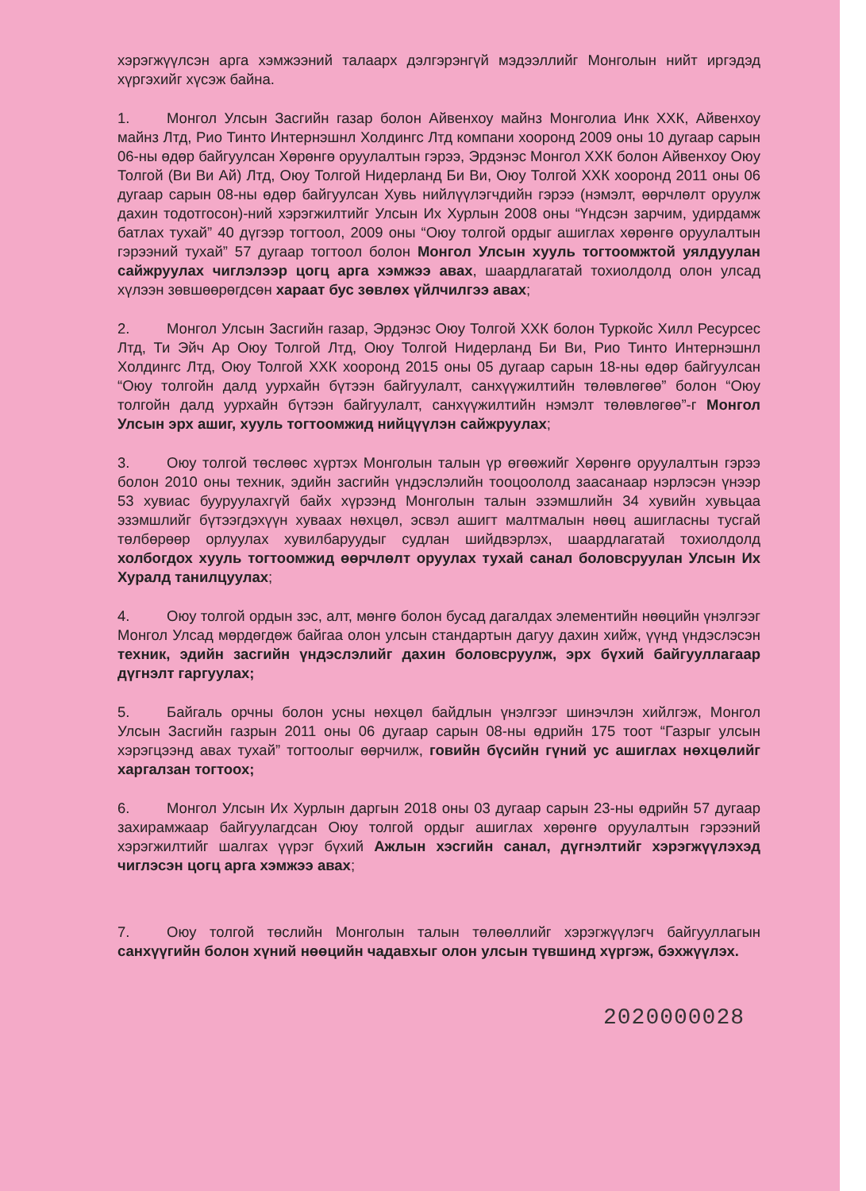хэрэгжүүлсэн арга хэмжээний талаарх дэлгэрэнгүй мэдээллийг Монголын нийт иргэдэд хүргэхийг хүсэж байна.
1. Монгол Улсын Засгийн газар болон Айвенхоу майнз Монголиа Инк ХХК, Айвенхоу майнз Лтд, Рио Тинто Интернэшнл Холдингс Лтд компани хооронд 2009 оны 10 дугаар сарын 06-ны өдөр байгуулсан Хөрөнгө оруулалтын гэрээ, Эрдэнэс Монгол ХХК болон Айвенхоу Оюу Толгой (Ви Ви Ай) Лтд, Оюу Толгой Нидерланд Би Ви, Оюу Толгой ХХК хооронд 2011 оны 06 дугаар сарын 08-ны өдөр байгуулсан Хувь нийлүүлэгчдийн гэрээ (нэмэлт, өөрчлөлт оруулж дахин тодотгосон)-ний хэрэгжилтийг Улсын Их Хурлын 2008 оны “Үндсэн зарчим, удирдамж батлах тухай” 40 дүгээр тогтоол, 2009 оны “Оюу толгой ордыг ашиглах хөрөнгө оруулалтын гэрээний тухай” 57 дугаар тогтоол болон Монгол Улсын хууль тогтоомжтой уялдуулан сайжруулах чиглэлээр цогц арга хэмжээ авах, шаардлагатай тохиолдолд олон улсад хүлээн зөвшөөрөгдсөн хараат бус зөвлөх үйлчилгээ авах;
2. Монгол Улсын Засгийн газар, Эрдэнэс Оюу Толгой ХХК болон Туркойс Хилл Ресурсес Лтд, Ти Эйч Ар Оюу Толгой Лтд, Оюу Толгой Нидерланд Би Ви, Рио Тинто Интернэшнл Холдингс Лтд, Оюу Толгой ХХК хооронд 2015 оны 05 дугаар сарын 18-ны өдөр байгуулсан “Оюу толгойн далд уурхайн бүтээн байгуулалт, санхүүжилтийн төлөвлөгөө” болон “Оюу толгойн далд уурхайн бүтээн байгуулалт, санхүүжилтийн нэмэлт төлөвлөгөө”-г Монгол Улсын эрх ашиг, хууль тогтоомжид нийцүүлэн сайжруулах;
3. Оюу толгой төслөөс хүртэх Монголын талын үр өгөөжийг Хөрөнгө оруулалтын гэрээ болон 2010 оны техник, эдийн засгийн үндэслэлийн тооцоололд заасанаар нэрлэсэн үнээр 53 хувиас бууруулахгүй байх хүрээнд Монголын талын эзэмшлийн 34 хувийн хувьцаа эзэмшлийг бүтээгдэхүүн хуваах нөхцөл, эсвэл ашигт малтмалын нөөц ашигласны тусгай төлбөрөөр орлуулах хувилбаруудыг судлан шийдвэрлэх, шаардлагатай тохиолдолд холбогдох хууль тогтоомжид өөрчлөлт оруулах тухай санал боловсруулан Улсын Их Хуралд танилцуулах;
4. Оюу толгой ордын зэс, алт, мөнгө болон бусад дагалдах элементийн нөөцийн үнэлгээг Монгол Улсад мөрдөгдөж байгаа олон улсын стандартын дагуу дахин хийж, үүнд үндэслэсэн техник, эдийн засгийн үндэслэлийг дахин боловсруулж, эрх бүхий байгууллагаар дүгнэлт гаргуулах;
5. Байгаль орчны болон усны нөхцөл байдлын үнэлгээг шинэчлэн хийлгэж, Монгол Улсын Засгийн газрын 2011 оны 06 дугаар сарын 08-ны өдрийн 175 тоот “Газрыг улсын хэрэгцээнд авах тухай” тогтоолыг өөрчилж, говийн бүсийн гүний ус ашиглах нөхцөлийг харгалзан тогтоох;
6. Монгол Улсын Их Хурлын даргын 2018 оны 03 дугаар сарын 23-ны өдрийн 57 дугаар захирамжаар байгуулагдсан Оюу толгой ордыг ашиглах хөрөнгө оруулалтын гэрээний хэрэгжилтийг шалгах үүрэг бүхий Ажлын хэсгийн санал, дүгнэлтийг хэрэгжүүлэхэд чиглэсэн цогц арга хэмжээ авах;
7. Оюу толгой төслийн Монголын талын төлөөллийг хэрэгжүүлэгч байгууллагын санхүүгийн болон хүний нөөцийн чадавхыг олон улсын түвшинд хүргэж, бэхжүүлэх.
2020000028